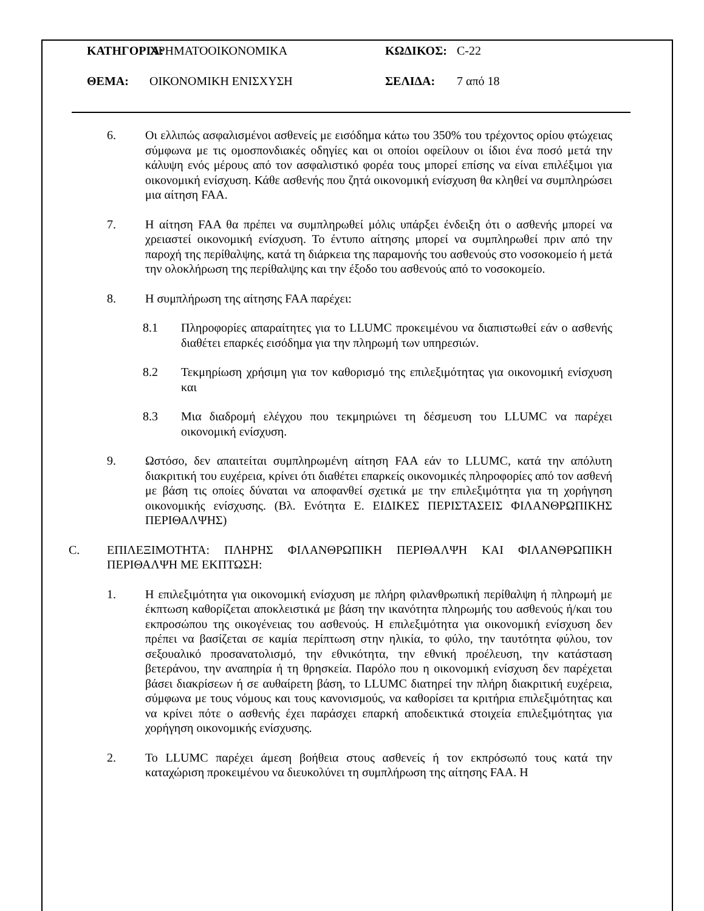ΚΑΤΗΓΟΡΙΑ: ΧΡΗΜΑΤΟΟΙΚΟΝΟΜΙΚΑ ΚΩΔΙΚΟΣ: C-22
ΘΕΜΑ: ΟΙΚΟΝΟΜΙΚΗ ΕΝΙΣΧΥΣΗ ΣΕΛΙΔΑ: 7 από 18
6. Οι ελλιπώς ασφαλισμένοι ασθενείς με εισόδημα κάτω του 350% του τρέχοντος ορίου φτώχειας σύμφωνα με τις ομοσπονδιακές οδηγίες και οι οποίοι οφείλουν οι ίδιοι ένα ποσό μετά την κάλυψη ενός μέρους από τον ασφαλιστικό φορέα τους μπορεί επίσης να είναι επιλέξιμοι για οικονομική ενίσχυση. Κάθε ασθενής που ζητά οικονομική ενίσχυση θα κληθεί να συμπληρώσει μια αίτηση FAA.
7. Η αίτηση FAA θα πρέπει να συμπληρωθεί μόλις υπάρξει ένδειξη ότι ο ασθενής μπορεί να χρειαστεί οικονομική ενίσχυση. Το έντυπο αίτησης μπορεί να συμπληρωθεί πριν από την παροχή της περίθαλψης, κατά τη διάρκεια της παραμονής του ασθενούς στο νοσοκομείο ή μετά την ολοκλήρωση της περίθαλψης και την έξοδο του ασθενούς από το νοσοκομείο.
8. Η συμπλήρωση της αίτησης FAA παρέχει:
8.1 Πληροφορίες απαραίτητες για το LLUMC προκειμένου να διαπιστωθεί εάν ο ασθενής διαθέτει επαρκές εισόδημα για την πληρωμή των υπηρεσιών.
8.2 Τεκμηρίωση χρήσιμη για τον καθορισμό της επιλεξιμότητας για οικονομική ενίσχυση και
8.3 Μια διαδρομή ελέγχου που τεκμηριώνει τη δέσμευση του LLUMC να παρέχει οικονομική ενίσχυση.
9. Ωστόσο, δεν απαιτείται συμπληρωμένη αίτηση FAA εάν το LLUMC, κατά την απόλυτη διακριτική του ευχέρεια, κρίνει ότι διαθέτει επαρκείς οικονομικές πληροφορίες από τον ασθενή με βάση τις οποίες δύναται να αποφανθεί σχετικά με την επιλεξιμότητα για τη χορήγηση οικονομικής ενίσχυσης. (Βλ. Ενότητα E. ΕΙΔΙΚΕΣ ΠΕΡΙΣΤΑΣΕΙΣ ΦΙΛΑΝΘΡΩΠΙΚΗΣ ΠΕΡΙΘΑΛΨΗΣ)
C. ΕΠΙΛΕΞΙΜΟΤΗΤΑ: ΠΛΗΡΗΣ ΦΙΛΑΝΘΡΩΠΙΚΗ ΠΕΡΙΘΑΛΨΗ ΚΑΙ ΦΙΛΑΝΘΡΩΠΙΚΗ ΠΕΡΙΘΑΛΨΗ ΜΕ ΕΚΠΤΩΣΗ:
1. Η επιλεξιμότητα για οικονομική ενίσχυση με πλήρη φιλανθρωπική περίθαλψη ή πληρωμή με έκπτωση καθορίζεται αποκλειστικά με βάση την ικανότητα πληρωμής του ασθενούς ή/και του εκπροσώπου της οικογένειας του ασθενούς. Η επιλεξιμότητα για οικονομική ενίσχυση δεν πρέπει να βασίζεται σε καμία περίπτωση στην ηλικία, το φύλο, την ταυτότητα φύλου, τον σεξουαλικό προσανατολισμό, την εθνικότητα, την εθνική προέλευση, την κατάσταση βετεράνου, την αναπηρία ή τη θρησκεία. Παρόλο που η οικονομική ενίσχυση δεν παρέχεται βάσει διακρίσεων ή σε αυθαίρετη βάση, το LLUMC διατηρεί την πλήρη διακριτική ευχέρεια, σύμφωνα με τους νόμους και τους κανονισμούς, να καθορίσει τα κριτήρια επιλεξιμότητας και να κρίνει πότε ο ασθενής έχει παράσχει επαρκή αποδεικτικά στοιχεία επιλεξιμότητας για χορήγηση οικονομικής ενίσχυσης.
2. Το LLUMC παρέχει άμεση βοήθεια στους ασθενείς ή τον εκπρόσωπό τους κατά την καταχώριση προκειμένου να διευκολύνει τη συμπλήρωση της αίτησης FAA. Η